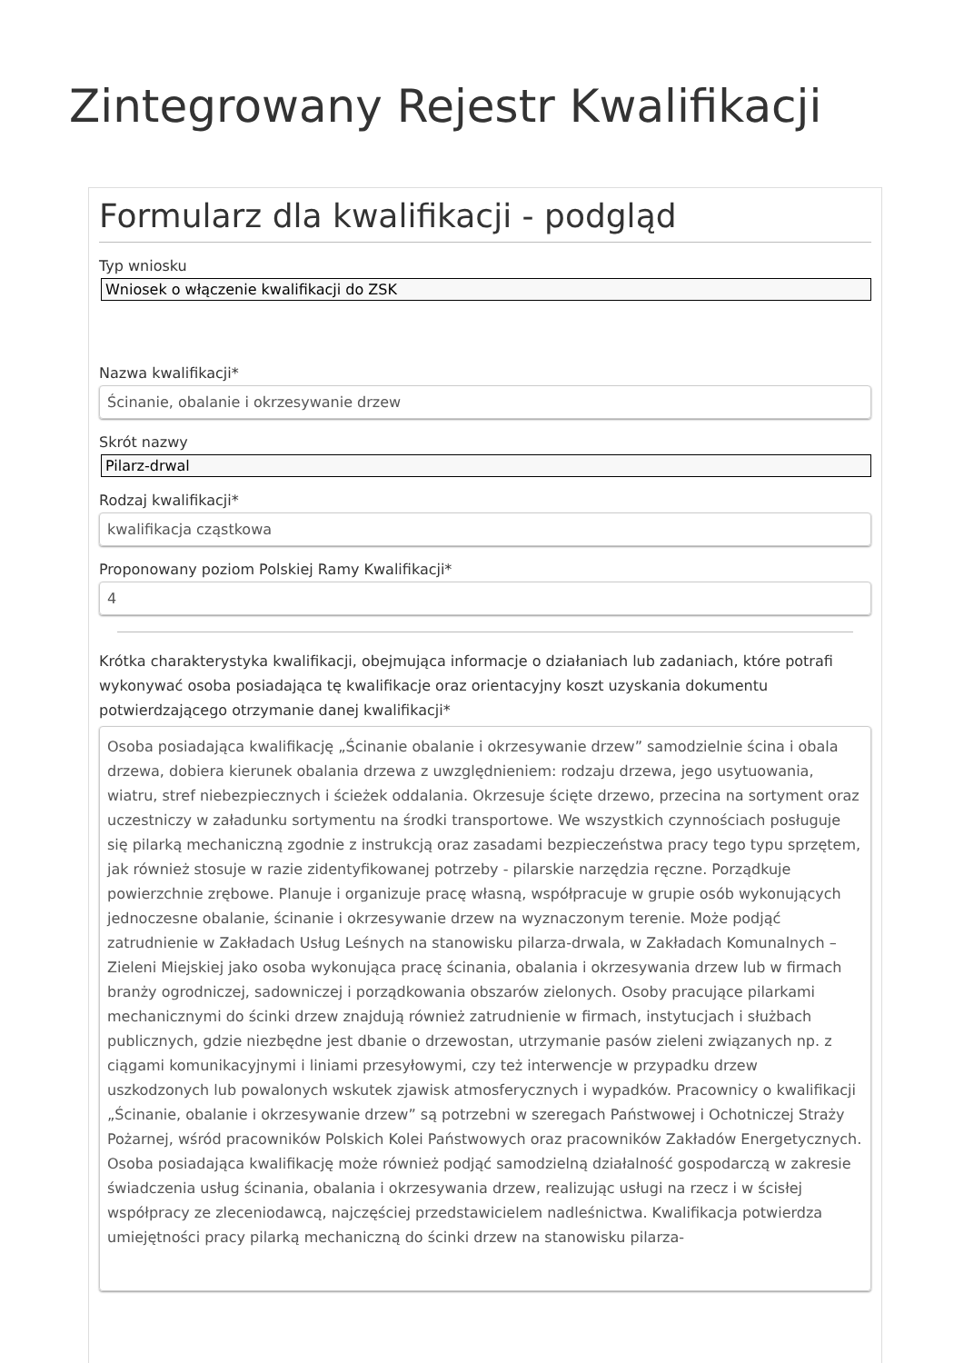Zintegrowany Rejestr Kwalifikacji
Formularz dla kwalifikacji - podgląd
Typ wniosku
Wniosek o włączenie kwalifikacji do ZSK
Nazwa kwalifikacji*
Ścinanie, obalanie i okrzesywanie drzew
Skrót nazwy
Pilarz-drwal
Rodzaj kwalifikacji*
kwalifikacja cząstkowa
Proponowany poziom Polskiej Ramy Kwalifikacji*
4
Krótka charakterystyka kwalifikacji, obejmująca informacje o działaniach lub zadaniach, które potrafi wykonywać osoba posiadająca tę kwalifikacje oraz orientacyjny koszt uzyskania dokumentu potwierdzającego otrzymanie danej kwalifikacji*
Osoba posiadająca kwalifikację „Ścinanie obalanie i okrzesywanie drzew” samodzielnie ścina i obala drzewa, dobiera kierunek obalania drzewa z uwzględnieniem: rodzaju drzewa, jego usytuowania, wiatru, stref niebezpiecznych i ścieżek oddalania. Okrzesuje ścięte drzewo, przecina na sortyment oraz uczestniczy w załadunku sortymentu na środki transportowe. We wszystkich czynnościach posługuje się pilarką mechaniczną zgodnie z instrukcją oraz zasadami bezpieczeństwa pracy tego typu sprzętem, jak również stosuje w razie zidentyfikowanej potrzeby - pilarskie narzędzia ręczne. Porządkuje powierzchnie zrębowe. Planuje i organizuje pracę własną, współpracuje w grupie osób wykonujących jednoczesne obalanie, ścinanie i okrzesywanie drzew na wyznaczonym terenie. Może podjąć zatrudnienie w Zakładach Usług Leśnych na stanowisku pilarza-drwala, w Zakładach Komunalnych – Zieleni Miejskiej jako osoba wykonująca pracę ścinania, obalania i okrzesywania drzew lub w firmach branży ogrodniczej, sadowniczej i porządkowania obszarów zielonych. Osoby pracujące pilarkami mechanicznymi do ścinki drzew znajdują również zatrudnienie w firmach, instytucjach i służbach publicznych, gdzie niezbędne jest dbanie o drzewostan, utrzymanie pasów zieleni związanych np. z ciągami komunikacyjnymi i liniami przesyłowymi, czy też interwencje w przypadku drzew uszkodzonych lub powalonych wskutek zjawisk atmosferycznych i wypadków. Pracownicy o kwalifikacji „Ścinanie, obalanie i okrzesywanie drzew” są potrzebni w szeregach Państwowej i Ochotniczej Straży Pożarnej, wśród pracowników Polskich Kolei Państwowych oraz pracowników Zakładów Energetycznych. Osoba posiadająca kwalifikację może również podjąć samodzielną działalność gospodarczą w zakresie świadczenia usług ścinania, obalania i okrzesywania drzew, realizując usługi na rzecz i w ścisłej współpracy ze zleceniodawcą, najczęściej przedstawicielem nadleśnictwa. Kwalifikacja potwierdza umiejętności pracy pilarką mechaniczną do ścinki drzew na stanowisku pilarza-